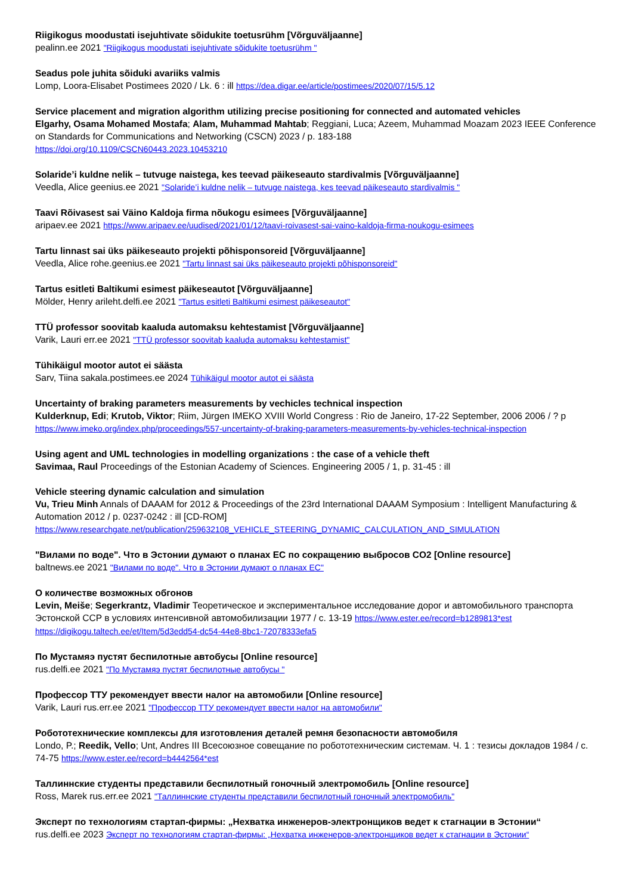Riigikogus moodustati isejuhtivate sõidukite toetusrühm [Võrguväljaanne]
pealinn.ee 2021 "Riigikogus moodustati isejuhtivate sõidukite toetusrühm "
Seadus pole juhita sõiduki avariiks valmis
Lomp, Loora-Elisabet Postimees 2020 / Lk. 6 : ill https://dea.digar.ee/article/postimees/2020/07/15/5.12
Service placement and migration algorithm utilizing precise positioning for connected and automated vehicles
Elgarhy, Osama Mohamed Mostafa; Alam, Muhammad Mahtab; Reggiani, Luca; Azeem, Muhammad Moazam 2023 IEEE Conference on Standards for Communications and Networking (CSCN) 2023 / p. 183-188
https://doi.org/10.1109/CSCN60443.2023.10453210
Solaride’i kuldne nelik – tutvuge naistega, kes teevad päikeseauto stardivalmis [Võrguväljaanne]
Veedla, Alice geenius.ee 2021 "Solaride’i kuldne nelik – tutvuge naistega, kes teevad päikeseauto stardivalmis "
Taavi Rõivasest sai Väino Kaldoja firma nõukogu esimees [Võrguväljaanne]
aripaev.ee 2021 https://www.aripaev.ee/uudised/2021/01/12/taavi-roivasest-sai-vaino-kaldoja-firma-noukogu-esimees
Tartu linnast sai üks päikeseauto projekti põhisponsoreid [Võrguväljaanne]
Veedla, Alice rohe.geenius.ee 2021 "Tartu linnast sai üks päikeseauto projekti põhisponsoreid"
Tartus esitleti Baltikumi esimest päikeseautot [Võrguväljaanne]
Mölder, Henry arileht.delfi.ee 2021 "Tartus esitleti Baltikumi esimest päikeseautot"
TTÜ professor soovitab kaaluda automaksu kehtestamist [Võrguväljaanne]
Varik, Lauri err.ee 2021 "TTÜ professor soovitab kaaluda automaksu kehtestamist"
Tühikäigul mootor autot ei säästa
Sarv, Tiina sakala.postimees.ee 2024 Tühikäigul mootor autot ei säästa
Uncertainty of braking parameters measurements by vechicles technical inspection
Kulderknup, Edi; Krutob, Viktor; Riim, Jürgen IMEKO XVIII World Congress : Rio de Janeiro, 17-22 September, 2006 2006 / ? p
https://www.imeko.org/index.php/proceedings/557-uncertainty-of-braking-parameters-measurements-by-vehicles-technical-inspection
Using agent and UML technologies in modelling organizations : the case of a vehicle theft
Savimaa, Raul Proceedings of the Estonian Academy of Sciences. Engineering 2005 / 1, p. 31-45 : ill
Vehicle steering dynamic calculation and simulation
Vu, Trieu Minh Annals of DAAAM for 2012 & Proceedings of the 23rd International DAAAM Symposium : Intelligent Manufacturing & Automation 2012 / p. 0237-0242 : ill [CD-ROM]
https://www.researchgate.net/publication/259632108_VEHICLE_STEERING_DYNAMIC_CALCULATION_AND_SIMULATION
"Вилами по воде". Что в Эстонии думают о планах ЕС по сокращению выбросов CO2 [Online resource]
baltnews.ee 2021 "Вилами по воде". Что в Эстонии думают о планах ЕС"
О количестве возможных обгонов
Levin, Meiše; Segerkrantz, Vladimir Теоретическое и экспериментальное исследование дорог и автомобильного транспорта Эстонской ССР в условиях интенсивной автомобилизации 1977 / с. 13-19 https://www.ester.ee/record=b1289813*est
https://digikogu.taltech.ee/et/Item/5d3edd54-dc54-44e8-8bc1-72078333efa5
По Мустамяэ пустят беспилотные автобусы [Online resource]
rus.delfi.ee 2021 "По Мустамяэ пустят беспилотные автобусы "
Профессор ТТУ рекомендует ввести налог на автомобили [Online resource]
Varik, Lauri rus.err.ee 2021 "Профессор ТТУ рекомендует ввести налог на автомобили"
Робототехнические комплексы для изготовления деталей ремня безопасности автомобиля
Londo, P.; Reedik, Vello; Unt, Andres III Всесоюзное совещание по робототехническим системам. Ч. 1 : тезисы докладов 1984 / с. 74-75 https://www.ester.ee/record=b4442564*est
Таллиннские студенты представили беспилотный гоночный электромобиль [Online resource]
Ross, Marek rus.err.ee 2021 "Таллиннские студенты представили беспилотный гоночный электромобиль"
Эксперт по технологиям стартап-фирмы: „Нехватка инженеров-электронщиков ведет к стагнации в Эстонии“
rus.delfi.ee 2023 Эксперт по технологиям стартап-фирмы: „Нехватка инженеров-электронщиков ведет к стагнации в Эстонии“